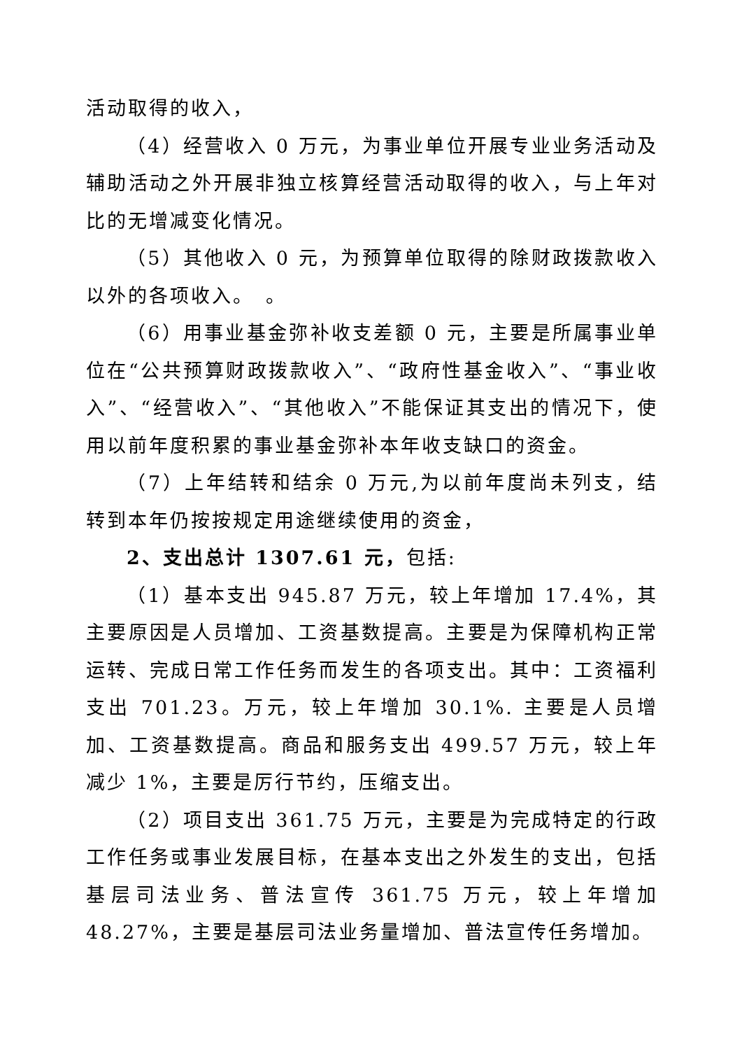活动取得的收入，
（4）经营收入 0 万元，为事业单位开展专业业务活动及辅助活动之外开展非独立核算经营活动取得的收入，与上年对比的无增减变化情况。
（5）其他收入 0 元，为预算单位取得的除财政拨款收入以外的各项收入。　。
（6）用事业基金弥补收支差额 0 元，主要是所属事业单位在“公共预算财政拨款收入”、“政府性基金收入”、“事业收入”、“经营收入”、“其他收入”不能保证其支出的情况下，使用以前年度积累的事业基金弥补本年收支缺口的资金。
（7）上年结转和结余 0 万元,为以前年度尚未列支，结转到本年仍按按规定用途继续使用的资金，
2、支出总计 1307.61 元，包括:
（1）基本支出 945.87 万元，较上年增加 17.4%，其主要原因是人员增加、工资基数提高。主要是为保障机构正常运转、完成日常工作任务而发生的各项支出。其中：工资福利支出 701.23。万元，较上年增加 30.1%. 主要是人员增加、工资基数提高。商品和服务支出 499.57 万元，较上年减少 1%，主要是厉行节约，压缩支出。
（2）项目支出 361.75 万元，主要是为完成特定的行政工作任务或事业发展目标，在基本支出之外发生的支出，包括基层司法业务、普法宣传 361.75 万元，较上年增加 48.27%，主要是基层司法业务量增加、普法宣传任务增加。